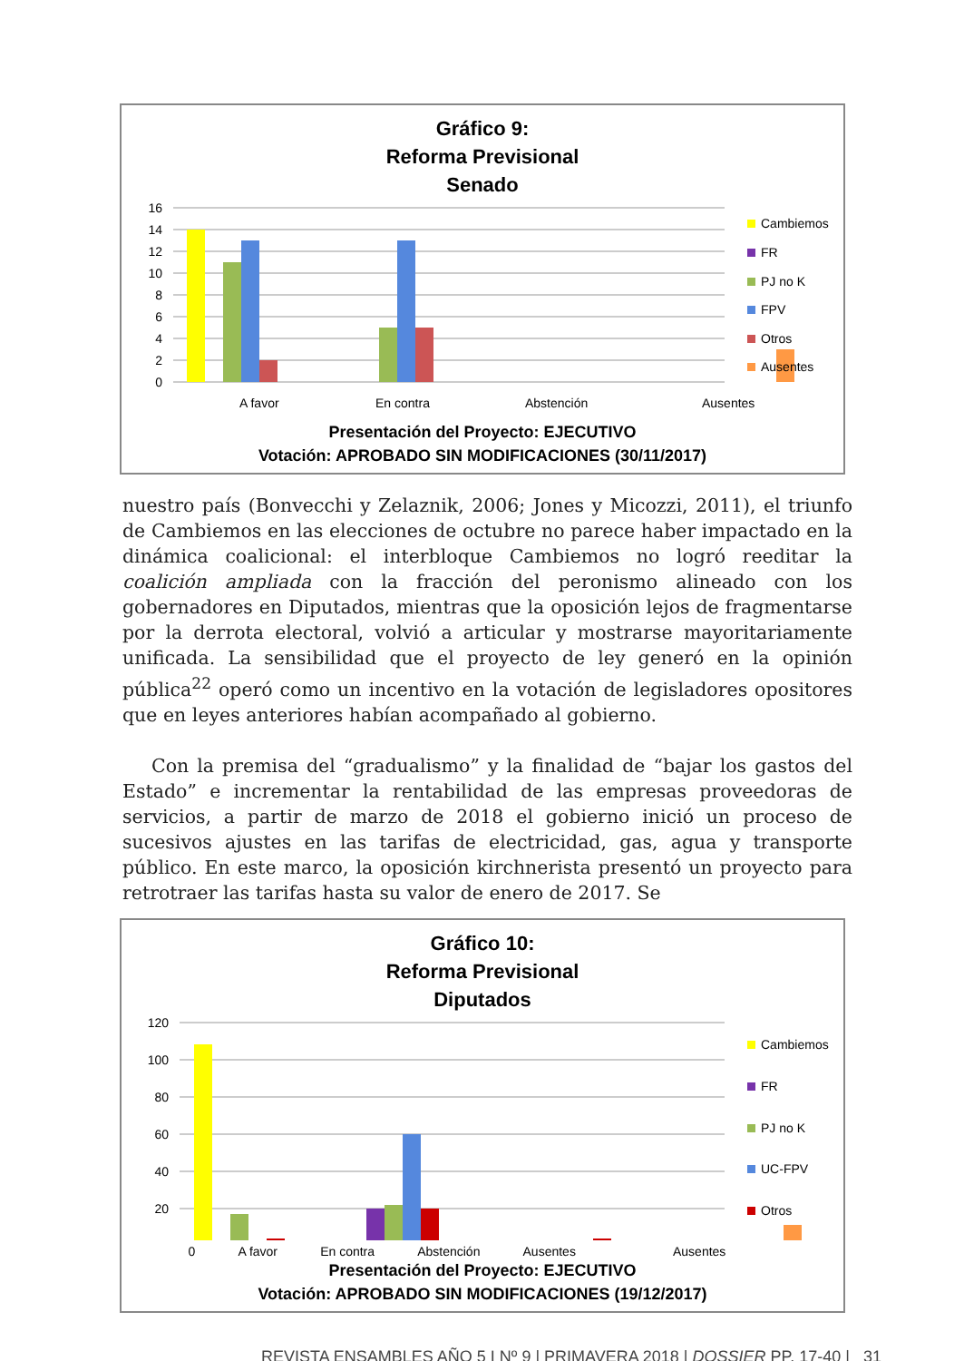Gráfico 9:
Reforma Previsional
Senado
16
14
12
10
8
6
4
2
0
A favor
En contra
Abstención
Ausentes
Cambiemos
FR
PJ no K
FPV
Otros
Ausentes
Presentación del Proyecto: EJECUTIVO
Votación: APROBADO SIN MODIFICACIONES (30/11/2017)
nuestro país (Bonvecchi y Zelaznik, 2006; Jones y Micozzi, 2011), el triunfo de Cambiemos en las elecciones de octubre no parece haber impactado en la dinámica coalicional: el interbloque Cambiemos no logró reeditar la coalición ampliada con la fracción del peronismo alineado con los gobernadores en Diputados, mientras que la oposición lejos de fragmentarse por la derrota electoral, volvió a articular y mostrarse mayoritariamente unificada. La sensibilidad que el proyecto de ley generó en la opinión pública<sup>22</sup> operó como un incentivo en la votación de legisladores opositores que en leyes anteriores habían acompañado al gobierno.
Con la premisa del “gradualismo” y la finalidad de “bajar los gastos del Estado” e incrementar la rentabilidad de las empresas proveedoras de servicios, a partir de marzo de 2018 el gobierno inició un proceso de sucesivos ajustes en las tarifas de electricidad, gas, agua y transporte público. En este marco, la oposición kirchnerista presentó un proyecto para retrotraer las tarifas hasta su valor de enero de 2017. Se
Gráfico 10:
Reforma Previsional
Diputados
120
100
80
60
40
20
Cambiemos
FR
PJ no K
UC-FPV
Otros
0 A favor En contra Abstención Ausentes Ausentes
Presentación del Proyecto: EJECUTIVO
Votación: APROBADO SIN MODIFICACIONES (19/12/2017)
REVISTA ENSAMBLES AÑO 5 I Nº 9 | PRIMAVERA 2018 | DOSSIER PP. 17-40 | 31